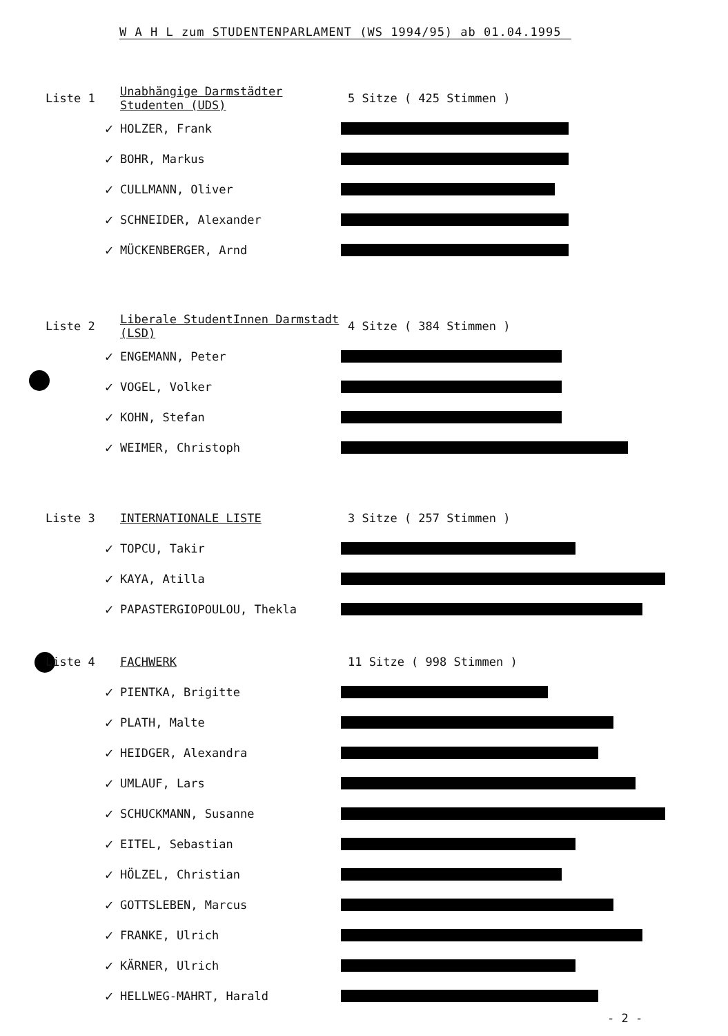W A H L zum STUDENTENPARLAMENT (WS 1994/95) ab 01.04.1995
Liste 1
Unabhängige Darmstädter Studenten (UDS)
5 Sitze ( 425 Stimmen )
✓
HOLZER, Frank
✓
BOHR, Markus
✓
CULLMANN, Oliver
✓
SCHNEIDER, Alexander
✓
MÜCKENBERGER, Arnd
Liste 2
Liberale StudentInnen Darmstadt (LSD)
4 Sitze ( 384 Stimmen )
✓
ENGEMANN, Peter
✓
VOGEL, Volker
✓
KOHN, Stefan
✓
WEIMER, Christoph
Liste 3 INTERNATIONALE LISTE 3 Sitze ( 257 Stimmen )
✓
TOPCU, Takir
✓
KAYA, Atilla
✓
PAPASTERGIOPOULOU, Thekla
Liste 4 FACHWERK 11 Sitze ( 998 Stimmen )
✓
PIENTKA, Brigitte
✓
PLATH, Malte
✓
HEIDGER, Alexandra
✓
UMLAUF, Lars
✓
SCHUCKMANN, Susanne
✓
EITEL, Sebastian
✓
HÖLZEL, Christian
✓
GOTTSLEBEN, Marcus
✓
FRANKE, Ulrich
✓
KÄRNER, Ulrich
✓
HELLWEG-MAHRT, Harald
- 2 -